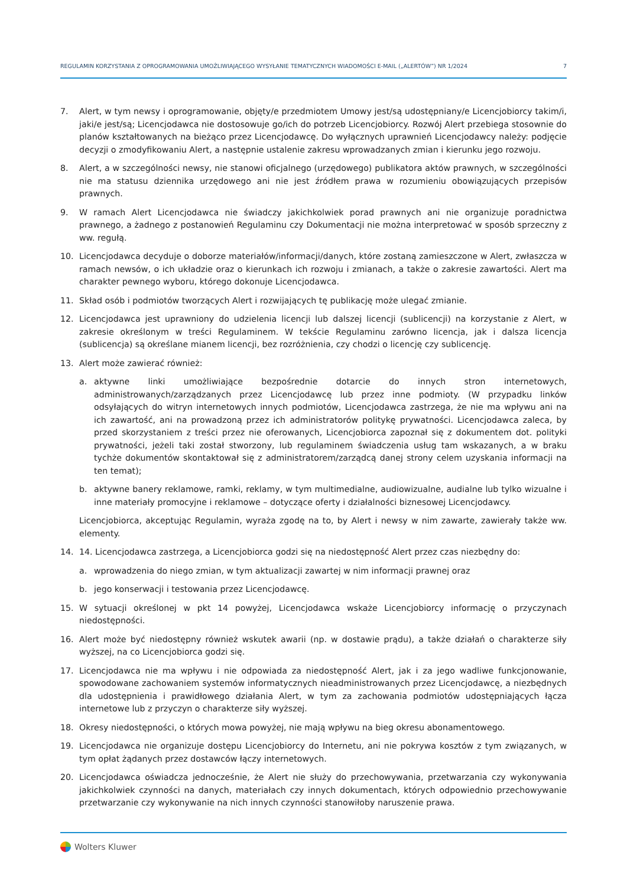REGULAMIN KORZYSTANIA Z OPROGRAMOWANIA UMOŻLIWIAJĄCEGO WYSYŁANIE TEMATYCZNYCH WIADOMOŚCI E-MAIL („ALERTÓW”) NR 1/2024 7
7. Alert, w tym newsy i oprogramowanie, objęty/e przedmiotem Umowy jest/są udostępniany/e Licencjobiorcy takim/i, jaki/e jest/są; Licencjodawca nie dostosowuje go/ich do potrzeb Licencjobiorcy. Rozwój Alert przebiega stosownie do planów kształtowanych na bieżąco przez Licencjodawcę. Do wyłącznych uprawnień Licencjodawcy należy: podjęcie decyzji o zmodyfikowaniu Alert, a następnie ustalenie zakresu wprowadzanych zmian i kierunku jego rozwoju.
8. Alert, a w szczególności newsy, nie stanowi oficjalnego (urzędowego) publikatora aktów prawnych, w szczególności nie ma statusu dziennika urzędowego ani nie jest źródłem prawa w rozumieniu obowiązujących przepisów prawnych.
9. W ramach Alert Licencjodawca nie świadczy jakichkolwiek porad prawnych ani nie organizuje poradnictwa prawnego, a żadnego z postanowień Regulaminu czy Dokumentacji nie można interpretować w sposób sprzeczny z ww. regułą.
10. Licencjodawca decyduje o doborze materiałów/informacji/danych, które zostaną zamieszczone w Alert, zwłaszcza w ramach newsów, o ich układzie oraz o kierunkach ich rozwoju i zmianach, a także o zakresie zawartości. Alert ma charakter pewnego wyboru, którego dokonuje Licencjodawca.
11. Skład osób i podmiotów tworzących Alert i rozwijających tę publikację może ulegać zmianie.
12. Licencjodawca jest uprawniony do udzielenia licencji lub dalszej licencji (sublicencji) na korzystanie z Alert, w zakresie określonym w treści Regulaminem. W tekście Regulaminu zarówno licencja, jak i dalsza licencja (sublicencja) są określane mianem licencji, bez rozróżnienia, czy chodzi o licencję czy sublicencję.
13. Alert może zawierać również:
a. aktywne linki umożliwiające bezpośrednie dotarcie do innych stron internetowych, administrowanych/zarządzanych przez Licencjodawcę lub przez inne podmioty. (W przypadku linków odsyłających do witryn internetowych innych podmiotów, Licencjodawca zastrzega, że nie ma wpływu ani na ich zawartość, ani na prowadzoną przez ich administratorów politykę prywatności. Licencjodawca zaleca, by przed skorzystaniem z treści przez nie oferowanych, Licencjobiorca zapoznał się z dokumentem dot. polityki prywatności, jeżeli taki został stworzony, lub regulaminem świadczenia usług tam wskazanych, a w braku tychże dokumentów skontaktował się z administratorem/zarządcą danej strony celem uzyskania informacji na ten temat);
b. aktywne banery reklamowe, ramki, reklamy, w tym multimedialne, audiowizualne, audialne lub tylko wizualne i inne materiały promocyjne i reklamowe – dotyczące oferty i działalności biznesowej Licencjodawcy.
Licencjobiorca, akceptując Regulamin, wyraża zgodę na to, by Alert i newsy w nim zawarte, zawierały także ww. elementy.
14. 14. Licencjodawca zastrzega, a Licencjobiorca godzi się na niedostępność Alert przez czas niezbędny do:
a. wprowadzenia do niego zmian, w tym aktualizacji zawartej w nim informacji prawnej oraz
b. jego konserwacji i testowania przez Licencjodawcę.
15. W sytuacji określonej w pkt 14 powyżej, Licencjodawca wskaże Licencjobiorcy informację o przyczynach niedostępności.
16. Alert może być niedostępny również wskutek awarii (np. w dostawie prądu), a także działań o charakterze siły wyższej, na co Licencjobiorca godzi się.
17. Licencjodawca nie ma wpływu i nie odpowiada za niedostępność Alert, jak i za jego wadliwe funkcjonowanie, spowodowane zachowaniem systemów informatycznych nieadministrowanych przez Licencjodawcę, a niezbędnych dla udostępnienia i prawidłowego działania Alert, w tym za zachowania podmiotów udostępniających łącza internetowe lub z przyczyn o charakterze siły wyższej.
18. Okresy niedostępności, o których mowa powyżej, nie mają wpływu na bieg okresu abonamentowego.
19. Licencjodawca nie organizuje dostępu Licencjobiorcy do Internetu, ani nie pokrywa kosztów z tym związanych, w tym opłat żądanych przez dostawców łączy internetowych.
20. Licencjodawca oświadcza jednocześnie, że Alert nie służy do przechowywania, przetwarzania czy wykonywania jakichkolwiek czynności na danych, materiałach czy innych dokumentach, których odpowiednio przechowywanie przetwarzanie czy wykonywanie na nich innych czynności stanowiłoby naruszenie prawa.
Wolters Kluwer